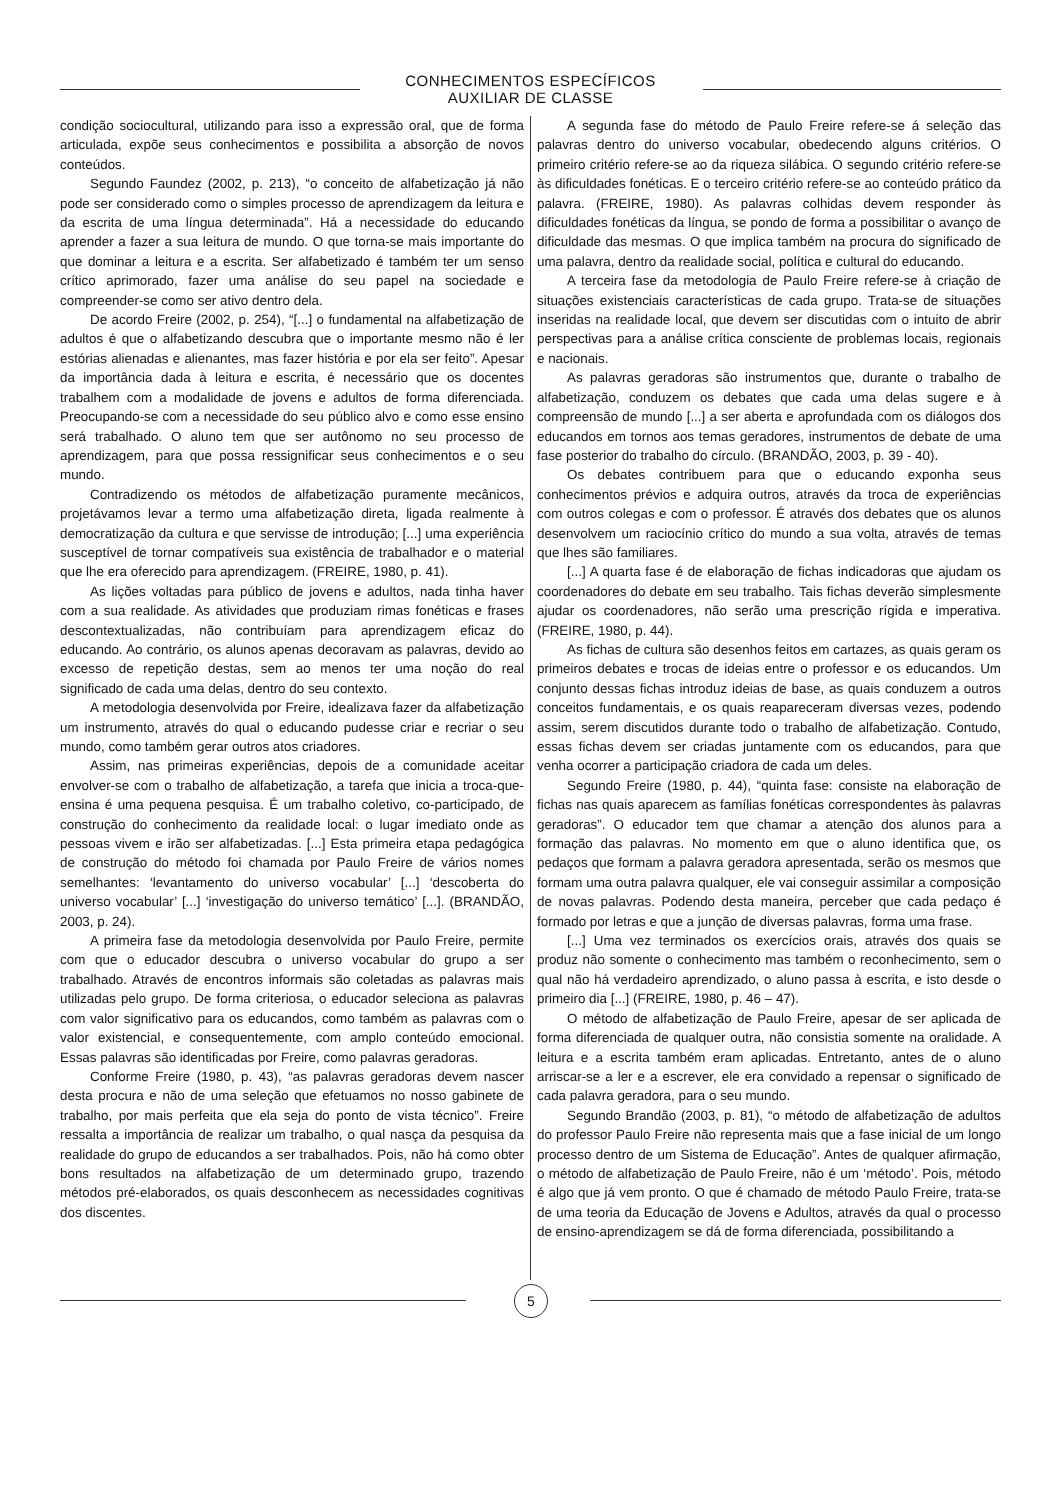CONHECIMENTOS ESPECÍFICOS
AUXILIAR DE CLASSE
condição sociocultural, utilizando para isso a expressão oral, que de forma articulada, expõe seus conhecimentos e possibilita a absorção de novos conteúdos.
Segundo Faundez (2002, p. 213), “o conceito de alfabetização já não pode ser considerado como o simples processo de aprendizagem da leitura e da escrita de uma língua determinada”. Há a necessidade do educando aprender a fazer a sua leitura de mundo. O que torna-se mais importante do que dominar a leitura e a escrita. Ser alfabetizado é também ter um senso crítico aprimorado, fazer uma análise do seu papel na sociedade e compreender-se como ser ativo dentro dela.
De acordo Freire (2002, p. 254), “[...] o fundamental na alfabetização de adultos é que o alfabetizando descubra que o importante mesmo não é ler estórias alienadas e alienantes, mas fazer história e por ela ser feito”. Apesar da importância dada à leitura e escrita, é necessário que os docentes trabalhem com a modalidade de jovens e adultos de forma diferenciada. Preocupando-se com a necessidade do seu público alvo e como esse ensino será trabalhado. O aluno tem que ser autônomo no seu processo de aprendizagem, para que possa ressignificar seus conhecimentos e o seu mundo.
Contradizendo os métodos de alfabetização puramente mecânicos, projetávamos levar a termo uma alfabetização direta, ligada realmente à democratização da cultura e que servisse de introdução; [...] uma experiência susceptível de tornar compatíveis sua existência de trabalhador e o material que lhe era oferecido para aprendizagem. (FREIRE, 1980, p. 41).
As lições voltadas para público de jovens e adultos, nada tinha haver com a sua realidade. As atividades que produziam rimas fonéticas e frases descontextualizadas, não contribuíam para aprendizagem eficaz do educando. Ao contrário, os alunos apenas decoravam as palavras, devido ao excesso de repetição destas, sem ao menos ter uma noção do real significado de cada uma delas, dentro do seu contexto.
A metodologia desenvolvida por Freire, idealizava fazer da alfabetização um instrumento, através do qual o educando pudesse criar e recriar o seu mundo, como também gerar outros atos criadores.
Assim, nas primeiras experiências, depois de a comunidade aceitar envolver-se com o trabalho de alfabetização, a tarefa que inicia a troca-que-ensina é uma pequena pesquisa. É um trabalho coletivo, co-participado, de construção do conhecimento da realidade local: o lugar imediato onde as pessoas vivem e irão ser alfabetizadas. [...] Esta primeira etapa pedagógica de construção do método foi chamada por Paulo Freire de vários nomes semelhantes: ‘levantamento do universo vocabular’ [...] ‘descoberta do universo vocabular’ [...] ‘investigação do universo temático’ [...]. (BRANDÃO, 2003, p. 24).
A primeira fase da metodologia desenvolvida por Paulo Freire, permite com que o educador descubra o universo vocabular do grupo a ser trabalhado. Através de encontros informais são coletadas as palavras mais utilizadas pelo grupo. De forma criteriosa, o educador seleciona as palavras com valor significativo para os educandos, como também as palavras com o valor existencial, e consequentemente, com amplo conteúdo emocional. Essas palavras são identificadas por Freire, como palavras geradoras.
Conforme Freire (1980, p. 43), “as palavras geradoras devem nascer desta procura e não de uma seleção que efetuamos no nosso gabinete de trabalho, por mais perfeita que ela seja do ponto de vista técnico”. Freire ressalta a importância de realizar um trabalho, o qual nasça da pesquisa da realidade do grupo de educandos a ser trabalhados. Pois, não há como obter bons resultados na alfabetização de um determinado grupo, trazendo métodos pré-elaborados, os quais desconhecem as necessidades cognitivas dos discentes.
A segunda fase do método de Paulo Freire refere-se á seleção das palavras dentro do universo vocabular, obedecendo alguns critérios. O primeiro critério refere-se ao da riqueza silábica. O segundo critério refere-se às dificuldades fonéticas. E o terceiro critério refere-se ao conteúdo prático da palavra. (FREIRE, 1980). As palavras colhidas devem responder às dificuldades fonéticas da língua, se pondo de forma a possibilitar o avanço de dificuldade das mesmas. O que implica também na procura do significado de uma palavra, dentro da realidade social, política e cultural do educando.
A terceira fase da metodologia de Paulo Freire refere-se à criação de situações existenciais características de cada grupo. Trata-se de situações inseridas na realidade local, que devem ser discutidas com o intuito de abrir perspectivas para a análise crítica consciente de problemas locais, regionais e nacionais.
As palavras geradoras são instrumentos que, durante o trabalho de alfabetização, conduzem os debates que cada uma delas sugere e à compreensão de mundo [...] a ser aberta e aprofundada com os diálogos dos educandos em tornos aos temas geradores, instrumentos de debate de uma fase posterior do trabalho do círculo. (BRANDÃO, 2003, p. 39 - 40).
Os debates contribuem para que o educando exponha seus conhecimentos prévios e adquira outros, através da troca de experiências com outros colegas e com o professor. É através dos debates que os alunos desenvolvem um raciocínio crítico do mundo a sua volta, através de temas que lhes são familiares.
[...] A quarta fase é de elaboração de fichas indicadoras que ajudam os coordenadores do debate em seu trabalho. Tais fichas deverão simplesmente ajudar os coordenadores, não serão uma prescrição rígida e imperativa. (FREIRE, 1980, p. 44).
As fichas de cultura são desenhos feitos em cartazes, as quais geram os primeiros debates e trocas de ideias entre o professor e os educandos. Um conjunto dessas fichas introduz ideias de base, as quais conduzem a outros conceitos fundamentais, e os quais reapareceram diversas vezes, podendo assim, serem discutidos durante todo o trabalho de alfabetização. Contudo, essas fichas devem ser criadas juntamente com os educandos, para que venha ocorrer a participação criadora de cada um deles.
Segundo Freire (1980, p. 44), “quinta fase: consiste na elaboração de fichas nas quais aparecem as famílias fonéticas correspondentes às palavras geradoras”. O educador tem que chamar a atenção dos alunos para a formação das palavras. No momento em que o aluno identifica que, os pedaços que formam a palavra geradora apresentada, serão os mesmos que formam uma outra palavra qualquer, ele vai conseguir assimilar a composição de novas palavras. Podendo desta maneira, perceber que cada pedaço é formado por letras e que a junção de diversas palavras, forma uma frase.
[...] Uma vez terminados os exercícios orais, através dos quais se produz não somente o conhecimento mas também o reconhecimento, sem o qual não há verdadeiro aprendizado, o aluno passa à escrita, e isto desde o primeiro dia [...] (FREIRE, 1980, p. 46 – 47).
O método de alfabetização de Paulo Freire, apesar de ser aplicada de forma diferenciada de qualquer outra, não consistia somente na oralidade. A leitura e a escrita também eram aplicadas. Entretanto, antes de o aluno arriscar-se a ler e a escrever, ele era convidado a repensar o significado de cada palavra geradora, para o seu mundo.
Segundo Brandão (2003, p. 81), “o método de alfabetização de adultos do professor Paulo Freire não representa mais que a fase inicial de um longo processo dentro de um Sistema de Educação”. Antes de qualquer afirmação, o método de alfabetização de Paulo Freire, não é um ‘método’. Pois, método é algo que já vem pronto. O que é chamado de método Paulo Freire, trata-se de uma teoria da Educação de Jovens e Adultos, através da qual o processo de ensino-aprendizagem se dá de forma diferenciada, possibilitando a
5